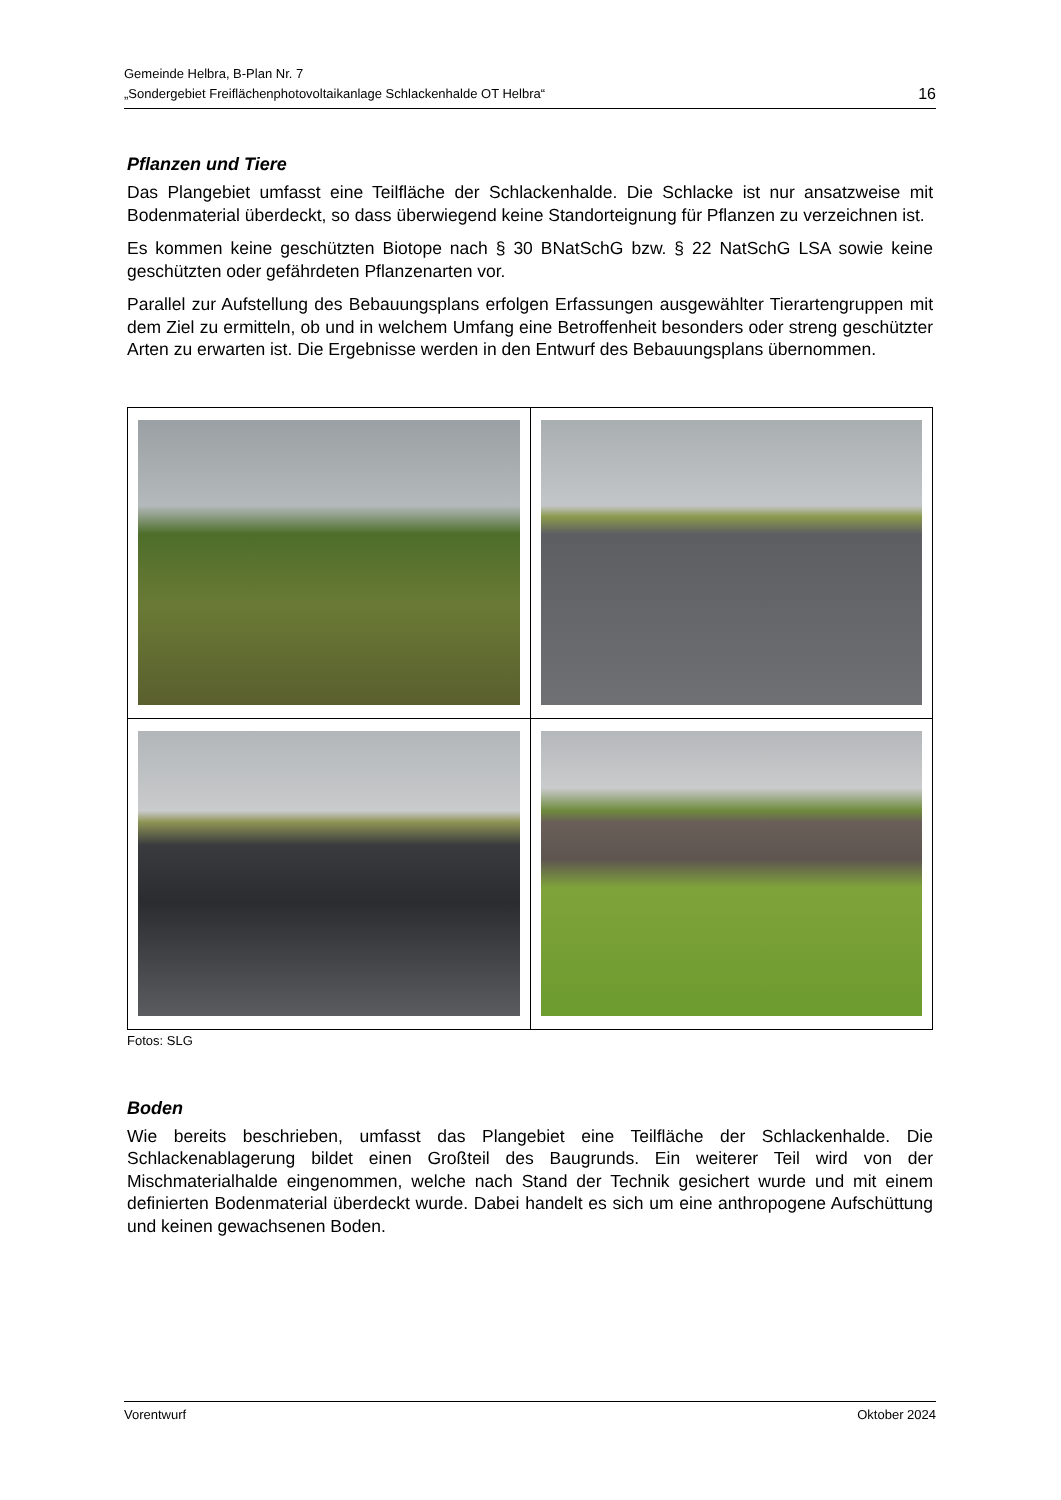Gemeinde Helbra, B-Plan Nr. 7
„Sondergebiet Freiflächenphotovoltaikanlage Schlackenhalde OT Helbra“
16
Pflanzen und Tiere
Das Plangebiet umfasst eine Teilfläche der Schlackenhalde. Die Schlacke ist nur ansatzweise mit Bodenmaterial überdeckt, so dass überwiegend keine Standorteignung für Pflanzen zu verzeichnen ist.
Es kommen keine geschützten Biotope nach § 30 BNatSchG bzw. § 22 NatSchG LSA sowie keine geschützten oder gefährdeten Pflanzenarten vor.
Parallel zur Aufstellung des Bebauungsplans erfolgen Erfassungen ausgewählter Tierartengruppen mit dem Ziel zu ermitteln, ob und in welchem Umfang eine Betroffenheit besonders oder streng geschützter Arten zu erwarten ist. Die Ergebnisse werden in den Entwurf des Bebauungsplans übernommen.
Fotos: SLG
Boden
Wie bereits beschrieben, umfasst das Plangebiet eine Teilfläche der Schlackenhalde. Die Schlackenablagerung bildet einen Großteil des Baugrunds. Ein weiterer Teil wird von der Mischmaterialhalde eingenommen, welche nach Stand der Technik gesichert wurde und mit einem definierten Bodenmaterial überdeckt wurde. Dabei handelt es sich um eine anthropogene Aufschüttung und keinen gewachsenen Boden.
Vorentwurf Oktober 2024